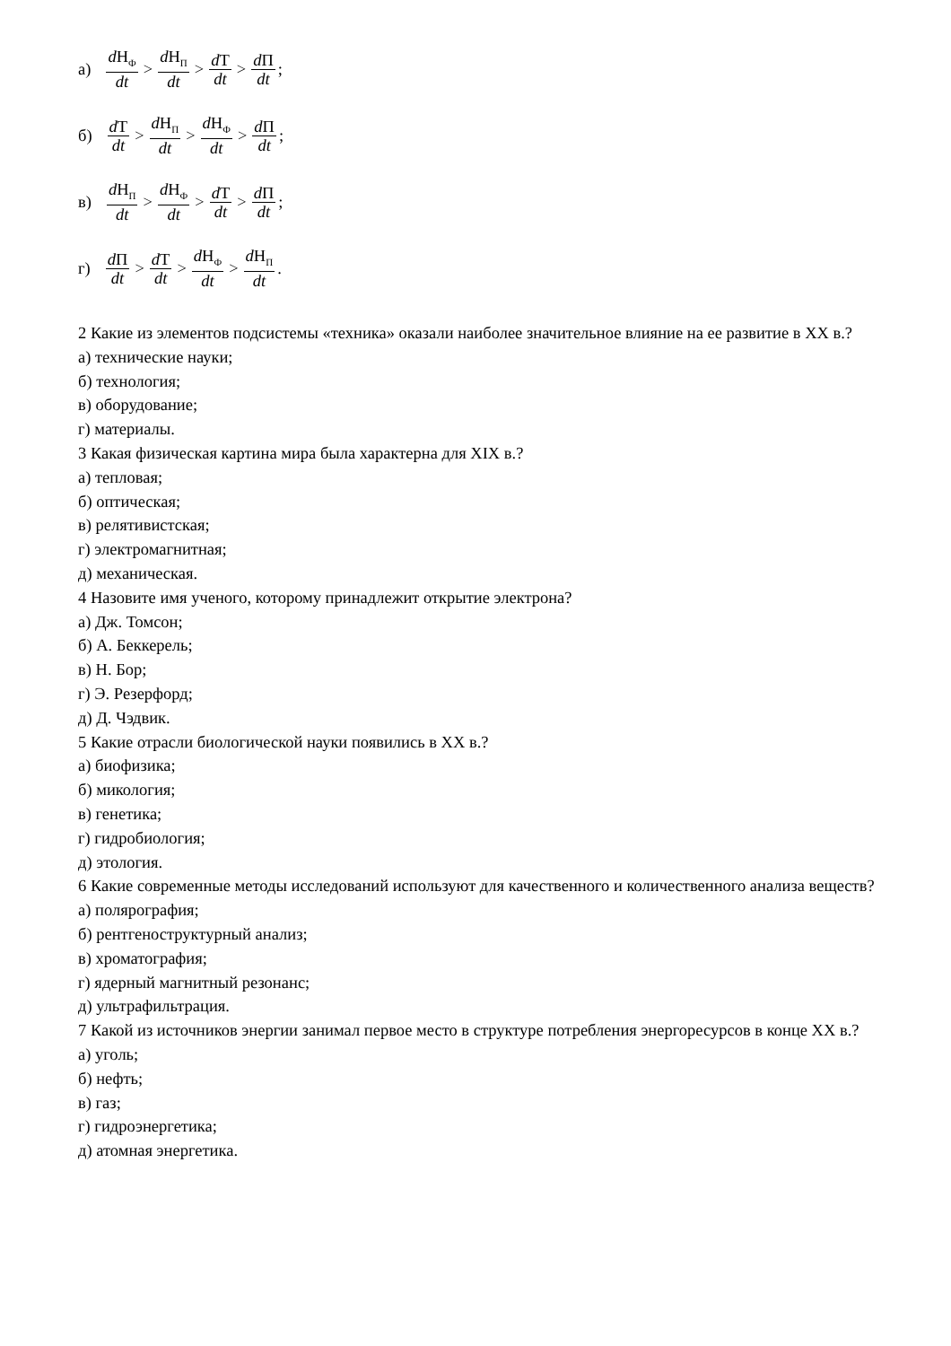а) d Н<sub>Ф</sub> dt > d Н<sub>П</sub> dt > d Т dt > d П dt ;
б) d Т dt > d Н<sub>П</sub> dt > d Н<sub>Ф</sub> dt > d П dt ;
в) d Н<sub>П</sub> dt > d Н<sub>Ф</sub> dt > d Т dt > d П dt ;
г) d П dt > d Т dt > d Н<sub>Ф</sub> dt > d Н<sub>П</sub> dt .
2 Какие из элементов подсистемы «техника» оказали наиболее значительное влияние на ее развитие в XX в.?
а) технические науки;
б) технология;
в) оборудование;
г) материалы.
3 Какая физическая картина мира была характерна для XIX в.?
а) тепловая;
б) оптическая;
в) релятивистская;
г) электромагнитная;
д) механическая.
4 Назовите имя ученого, которому принадлежит открытие электрона?
а) Дж. Томсон;
б) А. Беккерель;
в) Н. Бор;
г) Э. Резерфорд;
д) Д. Чэдвик.
5 Какие отрасли биологической науки появились в XX в.?
а) биофизика;
б) микология;
в) генетика;
г) гидробиология;
д) этология.
6 Какие современные методы исследований используют для качественного и количественного анализа веществ?
а) полярография;
б) рентгеноструктурный анализ;
в) хроматография;
г) ядерный магнитный резонанс;
д) ультрафильтрация.
7 Какой из источников энергии занимал первое место в структуре потребления энергоресурсов в конце XX в.?
а) уголь;
б) нефть;
в) газ;
г) гидроэнергетика;
д) атомная энергетика.